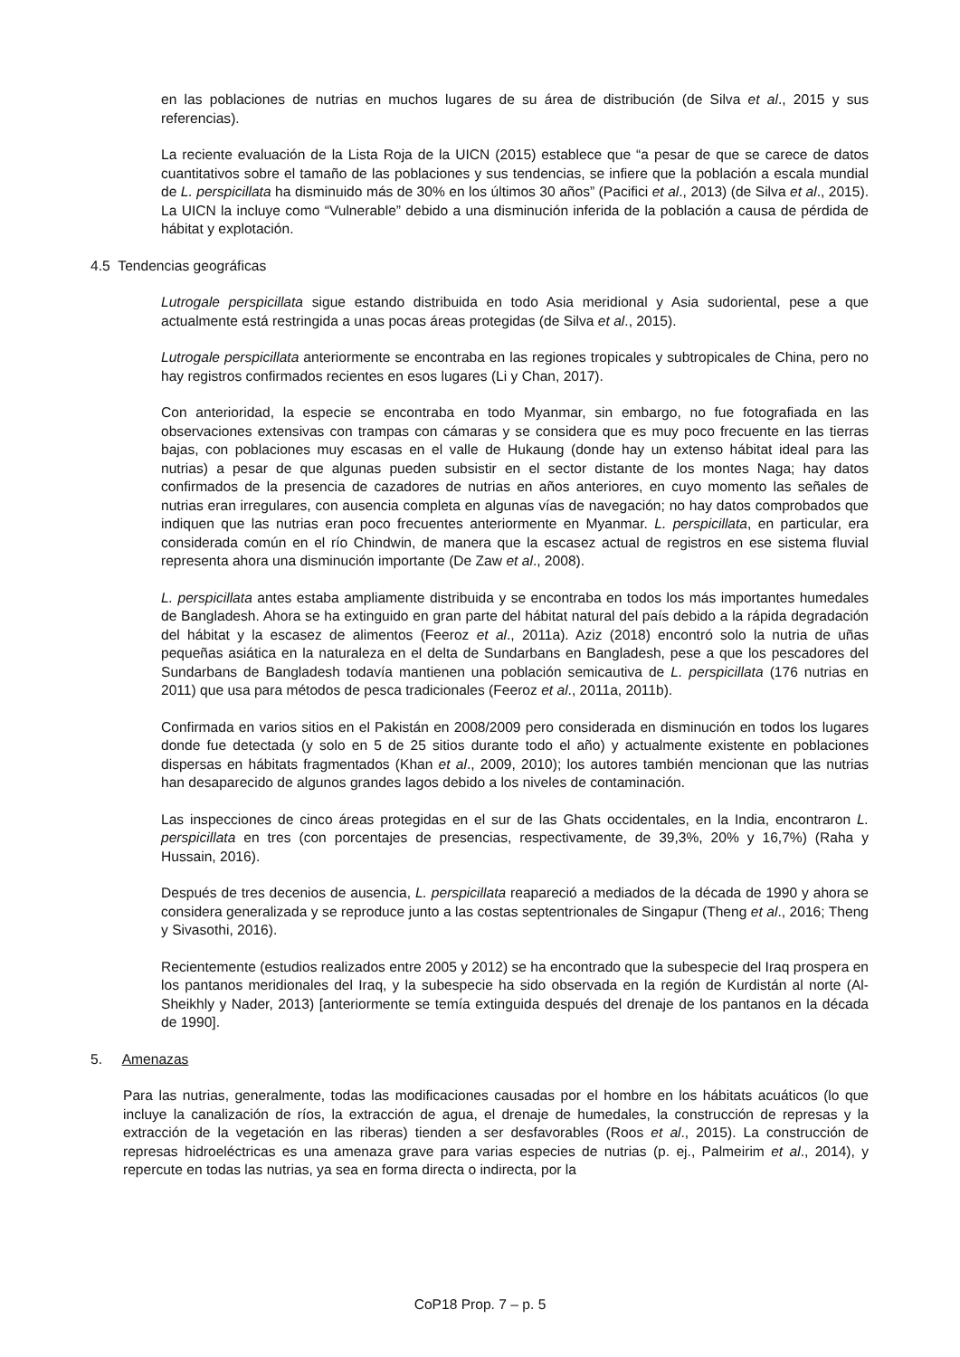en las poblaciones de nutrias en muchos lugares de su área de distribución (de Silva et al., 2015 y sus referencias).
La reciente evaluación de la Lista Roja de la UICN (2015) establece que “a pesar de que se carece de datos cuantitativos sobre el tamaño de las poblaciones y sus tendencias, se infiere que la población a escala mundial de L. perspicillata ha disminuido más de 30% en los últimos 30 años” (Pacifici et al., 2013) (de Silva et al., 2015). La UICN la incluye como “Vulnerable” debido a una disminución inferida de la población a causa de pérdida de hábitat y explotación.
4.5 Tendencias geográficas
Lutrogale perspicillata sigue estando distribuida en todo Asia meridional y Asia sudoriental, pese a que actualmente está restringida a unas pocas áreas protegidas (de Silva et al., 2015).
Lutrogale perspicillata anteriormente se encontraba en las regiones tropicales y subtropicales de China, pero no hay registros confirmados recientes en esos lugares (Li y Chan, 2017).
Con anterioridad, la especie se encontraba en todo Myanmar, sin embargo, no fue fotografiada en las observaciones extensivas con trampas con cámaras y se considera que es muy poco frecuente en las tierras bajas, con poblaciones muy escasas en el valle de Hukaung (donde hay un extenso hábitat ideal para las nutrias) a pesar de que algunas pueden subsistir en el sector distante de los montes Naga; hay datos confirmados de la presencia de cazadores de nutrias en años anteriores, en cuyo momento las señales de nutrias eran irregulares, con ausencia completa en algunas vías de navegación; no hay datos comprobados que indiquen que las nutrias eran poco frecuentes anteriormente en Myanmar. L. perspicillata, en particular, era considerada común en el río Chindwin, de manera que la escasez actual de registros en ese sistema fluvial representa ahora una disminución importante (De Zaw et al., 2008).
L. perspicillata antes estaba ampliamente distribuida y se encontraba en todos los más importantes humedales de Bangladesh. Ahora se ha extinguido en gran parte del hábitat natural del país debido a la rápida degradación del hábitat y la escasez de alimentos (Feeroz et al., 2011a). Aziz (2018) encontró solo la nutria de uñas pequeñas asiática en la naturaleza en el delta de Sundarbans en Bangladesh, pese a que los pescadores del Sundarbans de Bangladesh todavía mantienen una población semicautiva de L. perspicillata (176 nutrias en 2011) que usa para métodos de pesca tradicionales (Feeroz et al., 2011a, 2011b).
Confirmada en varios sitios en el Pakistán en 2008/2009 pero considerada en disminución en todos los lugares donde fue detectada (y solo en 5 de 25 sitios durante todo el año) y actualmente existente en poblaciones dispersas en hábitats fragmentados (Khan et al., 2009, 2010); los autores también mencionan que las nutrias han desaparecido de algunos grandes lagos debido a los niveles de contaminación.
Las inspecciones de cinco áreas protegidas en el sur de las Ghats occidentales, en la India, encontraron L. perspicillata en tres (con porcentajes de presencias, respectivamente, de 39,3%, 20% y 16,7%) (Raha y Hussain, 2016).
Después de tres decenios de ausencia, L. perspicillata reapareció a mediados de la década de 1990 y ahora se considera generalizada y se reproduce junto a las costas septentrionales de Singapur (Theng et al., 2016; Theng y Sivasothi, 2016).
Recientemente (estudios realizados entre 2005 y 2012) se ha encontrado que la subespecie del Iraq prospera en los pantanos meridionales del Iraq, y la subespecie ha sido observada en la región de Kurdistán al norte (Al-Sheikhly y Nader, 2013) [anteriormente se temía extinguida después del drenaje de los pantanos en la década de 1990].
5. Amenazas
Para las nutrias, generalmente, todas las modificaciones causadas por el hombre en los hábitats acuáticos (lo que incluye la canalización de ríos, la extracción de agua, el drenaje de humedales, la construcción de represas y la extracción de la vegetación en las riberas) tienden a ser desfavorables (Roos et al., 2015). La construcción de represas hidroeléctricas es una amenaza grave para varias especies de nutrias (p. ej., Palmeirim et al., 2014), y repercute en todas las nutrias, ya sea en forma directa o indirecta, por la
CoP18 Prop. 7 – p. 5